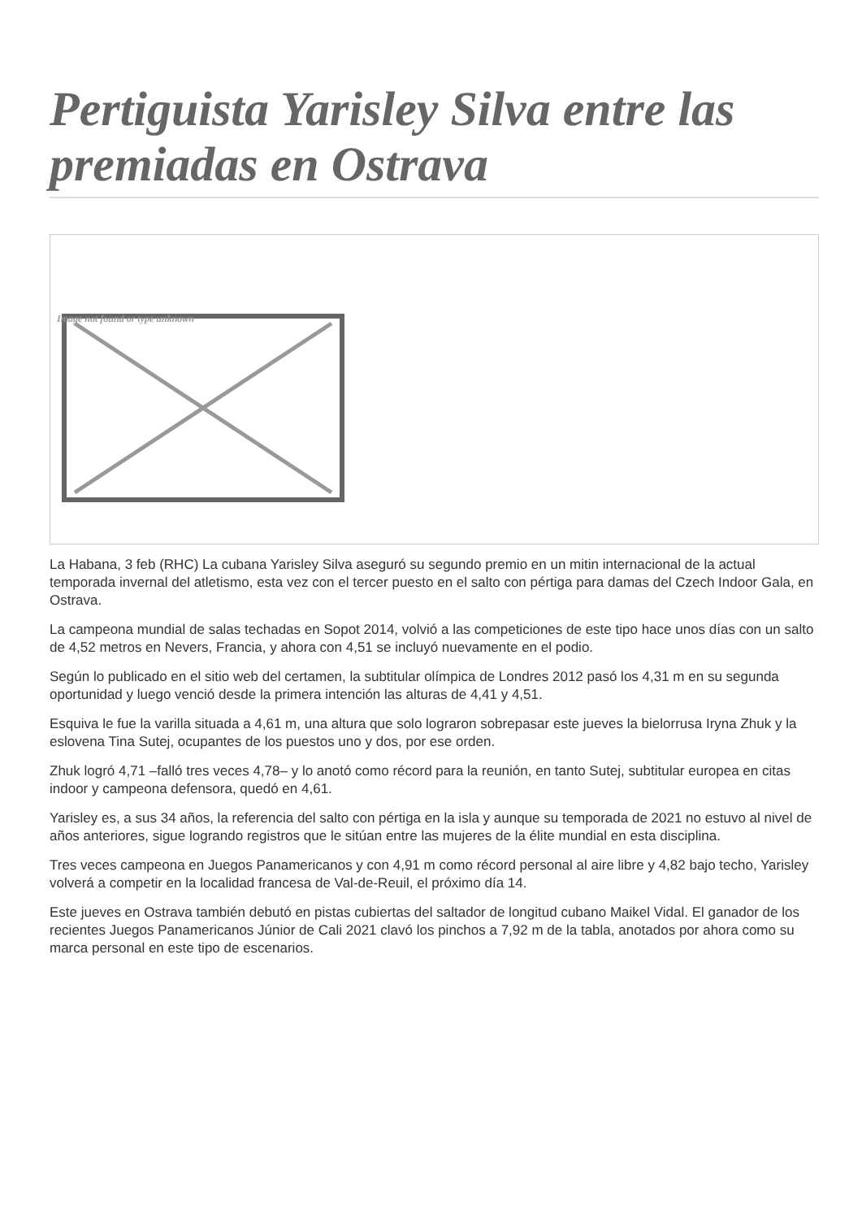Pertiguista Yarisley Silva entre las premiadas en Ostrava
Image not found or type unknown
La Habana, 3 feb (RHC) La cubana Yarisley Silva aseguró su segundo premio en un mitin internacional de la actual temporada invernal del atletismo, esta vez con el tercer puesto en el salto con pértiga para damas del Czech Indoor Gala, en Ostrava.
La campeona mundial de salas techadas en Sopot 2014, volvió a las competiciones de este tipo hace unos días con un salto de 4,52 metros en Nevers, Francia, y ahora con 4,51 se incluyó nuevamente en el podio.
Según lo publicado en el sitio web del certamen, la subtitular olímpica de Londres 2012 pasó los 4,31 m en su segunda oportunidad y luego venció desde la primera intención las alturas de 4,41 y 4,51.
Esquiva le fue la varilla situada a 4,61 m, una altura que solo lograron sobrepasar este jueves la bielorrusa Iryna Zhuk y la eslovena Tina Sutej, ocupantes de los puestos uno y dos, por ese orden.
Zhuk logró 4,71 –falló tres veces 4,78– y lo anotó como récord para la reunión, en tanto Sutej, subtitular europea en citas indoor y campeona defensora, quedó en 4,61.
Yarisley es, a sus 34 años, la referencia del salto con pértiga en la isla y aunque su temporada de 2021 no estuvo al nivel de años anteriores, sigue logrando registros que le sitúan entre las mujeres de la élite mundial en esta disciplina.
Tres veces campeona en Juegos Panamericanos y con 4,91 m como récord personal al aire libre y 4,82 bajo techo, Yarisley volverá a competir en la localidad francesa de Val-de-Reuil, el próximo día 14.
Este jueves en Ostrava también debutó en pistas cubiertas del saltador de longitud cubano Maikel Vidal. El ganador de los recientes Juegos Panamericanos Júnior de Cali 2021 clavó los pinchos a 7,92 m de la tabla, anotados por ahora como su marca personal en este tipo de escenarios.